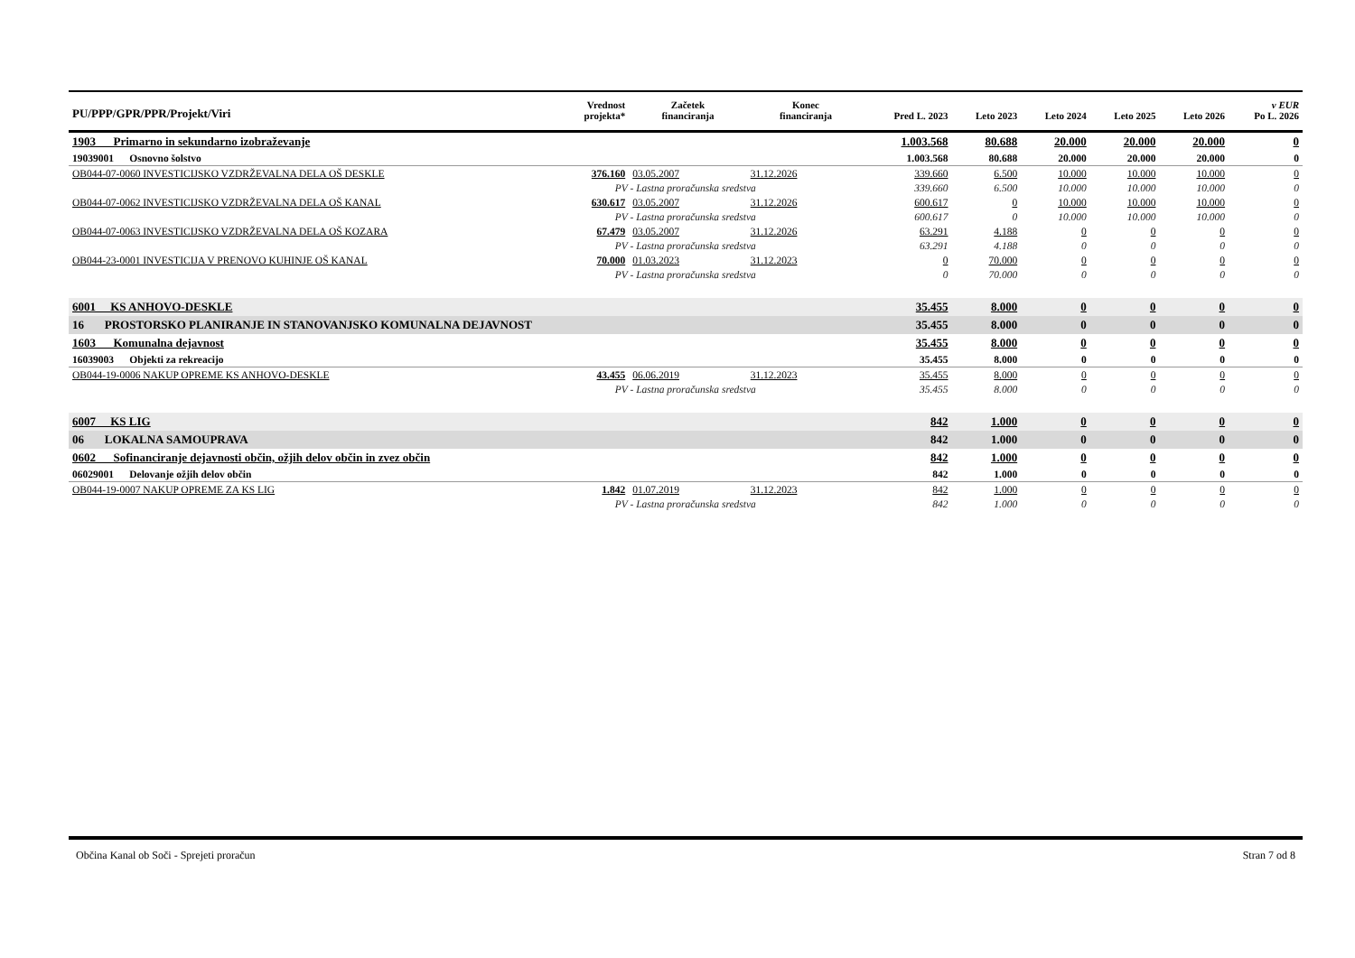| PU/PPP/GPR/PPR/Projekt/Viri | | Vrednost projekta* | Začetek financiranja | Konec financiranja | Pred L. 2023 | Leto 2023 | Leto 2024 | Leto 2025 | Leto 2026 | v EUR Po L. 2026 |
| --- | --- | --- | --- | --- | --- | --- | --- | --- | --- | --- |
| 1903 Primarno in sekundarno izobraževanje | | | | | 1.003.568 | 80.688 | 20.000 | 20.000 | 20.000 | 0 |
| 19039001 Osnovno šolstvo | | | | | 1.003.568 | 80.688 | 20.000 | 20.000 | 20.000 | 0 |
| OB044-07-0060 INVESTICIJSKO VZDRŽEVALNA DELA OŠ DESKLE | | 376.160 | 03.05.2007 | 31.12.2026 | 339.660 | 6.500 | 10.000 | 10.000 | 10.000 | 0 |
| | PV - Lastna proračunska sredstva | | | | 339.660 | 6.500 | 10.000 | 10.000 | 10.000 | 0 |
| OB044-07-0062 INVESTICIJSKO VZDRŽEVALNA DELA OŠ KANAL | | 630.617 | 03.05.2007 | 31.12.2026 | 600.617 | 0 | 10.000 | 10.000 | 10.000 | 0 |
| | PV - Lastna proračunska sredstva | | | | 600.617 | 0 | 10.000 | 10.000 | 10.000 | 0 |
| OB044-07-0063 INVESTICIJSKO VZDRŽEVALNA DELA OŠ KOZARA | | 67.479 | 03.05.2007 | 31.12.2026 | 63.291 | 4.188 | 0 | 0 | 0 | 0 |
| | PV - Lastna proračunska sredstva | | | | 63.291 | 4.188 | 0 | 0 | 0 | 0 |
| OB044-23-0001 INVESTICIJA V PRENOVO KUHINJE OŠ KANAL | | 70.000 | 01.03.2023 | 31.12.2023 | 0 | 70.000 | 0 | 0 | 0 | 0 |
| | PV - Lastna proračunska sredstva | | | | 0 | 70.000 | 0 | 0 | 0 | 0 |
| 6001 KS ANHOVO-DESKLE | | | | | 35.455 | 8.000 | 0 | 0 | 0 | 0 |
| 16 PROSTORSKO PLANIRANJE IN STANOVANJSKO KOMUNALNA DEJAVNOST | | | | | 35.455 | 8.000 | 0 | 0 | 0 | 0 |
| 1603 Komunalna dejavnost | | | | | 35.455 | 8.000 | 0 | 0 | 0 | 0 |
| 16039003 Objekti za rekreacijo | | | | | 35.455 | 8.000 | 0 | 0 | 0 | 0 |
| OB044-19-0006 NAKUP OPREME KS ANHOVO-DESKLE | | 43.455 | 06.06.2019 | 31.12.2023 | 35.455 | 8.000 | 0 | 0 | 0 | 0 |
| | PV - Lastna proračunska sredstva | | | | 35.455 | 8.000 | 0 | 0 | 0 | 0 |
| 6007 KS LIG | | | | | 842 | 1.000 | 0 | 0 | 0 | 0 |
| 06 LOKALNA SAMOUPRAVA | | | | | 842 | 1.000 | 0 | 0 | 0 | 0 |
| 0602 Sofinanciranje dejavnosti občin, ožjih delov občin in zvez občin | | | | | 842 | 1.000 | 0 | 0 | 0 | 0 |
| 06029001 Delovanje ožjih delov občin | | | | | 842 | 1.000 | 0 | 0 | 0 | 0 |
| OB044-19-0007 NAKUP OPREME ZA KS LIG | | 1.842 | 01.07.2019 | 31.12.2023 | 842 | 1.000 | 0 | 0 | 0 | 0 |
| | PV - Lastna proračunska sredstva | | | | 842 | 1.000 | 0 | 0 | 0 | 0 |
Občina Kanal ob Soči - Sprejeti proračun Stran 7 od 8